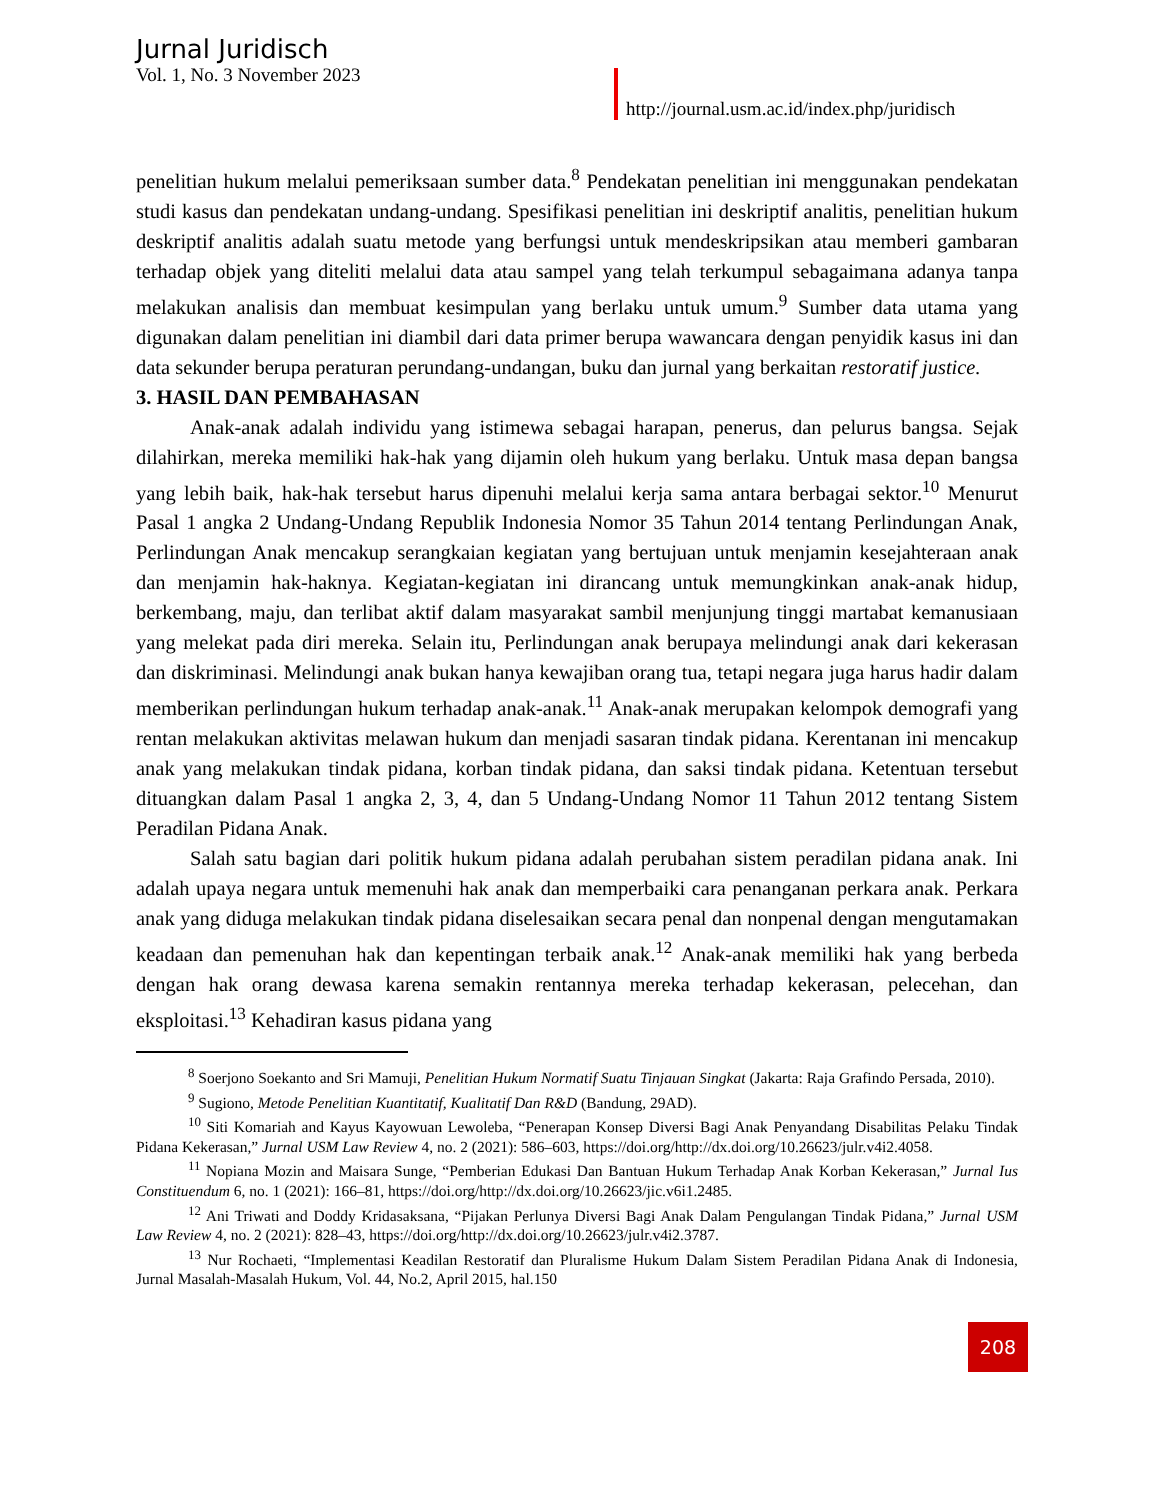Jurnal Juridisch
Vol. 1, No. 3 November 2023
http://journal.usm.ac.id/index.php/juridisch
penelitian hukum melalui pemeriksaan sumber data.<sup>8</sup> Pendekatan penelitian ini menggunakan pendekatan studi kasus dan pendekatan undang-undang. Spesifikasi penelitian ini deskriptif analitis, penelitian hukum deskriptif analitis adalah suatu metode yang berfungsi untuk mendeskripsikan atau memberi gambaran terhadap objek yang diteliti melalui data atau sampel yang telah terkumpul sebagaimana adanya tanpa melakukan analisis dan membuat kesimpulan yang berlaku untuk umum.<sup>9</sup> Sumber data utama yang digunakan dalam penelitian ini diambil dari data primer berupa wawancara dengan penyidik kasus ini dan data sekunder berupa peraturan perundang-undangan, buku dan jurnal yang berkaitan restoratif justice.
3. HASIL DAN PEMBAHASAN
Anak-anak adalah individu yang istimewa sebagai harapan, penerus, dan pelurus bangsa. Sejak dilahirkan, mereka memiliki hak-hak yang dijamin oleh hukum yang berlaku. Untuk masa depan bangsa yang lebih baik, hak-hak tersebut harus dipenuhi melalui kerja sama antara berbagai sektor.<sup>10</sup> Menurut Pasal 1 angka 2 Undang-Undang Republik Indonesia Nomor 35 Tahun 2014 tentang Perlindungan Anak, Perlindungan Anak mencakup serangkaian kegiatan yang bertujuan untuk menjamin kesejahteraan anak dan menjamin hak-haknya. Kegiatan-kegiatan ini dirancang untuk memungkinkan anak-anak hidup, berkembang, maju, dan terlibat aktif dalam masyarakat sambil menjunjung tinggi martabat kemanusiaan yang melekat pada diri mereka. Selain itu, Perlindungan anak berupaya melindungi anak dari kekerasan dan diskriminasi. Melindungi anak bukan hanya kewajiban orang tua, tetapi negara juga harus hadir dalam memberikan perlindungan hukum terhadap anak-anak.<sup>11</sup> Anak-anak merupakan kelompok demografi yang rentan melakukan aktivitas melawan hukum dan menjadi sasaran tindak pidana. Kerentanan ini mencakup anak yang melakukan tindak pidana, korban tindak pidana, dan saksi tindak pidana. Ketentuan tersebut dituangkan dalam Pasal 1 angka 2, 3, 4, dan 5 Undang-Undang Nomor 11 Tahun 2012 tentang Sistem Peradilan Pidana Anak.
Salah satu bagian dari politik hukum pidana adalah perubahan sistem peradilan pidana anak. Ini adalah upaya negara untuk memenuhi hak anak dan memperbaiki cara penanganan perkara anak. Perkara anak yang diduga melakukan tindak pidana diselesaikan secara penal dan nonpenal dengan mengutamakan keadaan dan pemenuhan hak dan kepentingan terbaik anak.<sup>12</sup> Anak-anak memiliki hak yang berbeda dengan hak orang dewasa karena semakin rentannya mereka terhadap kekerasan, pelecehan, dan eksploitasi.<sup>13</sup> Kehadiran kasus pidana yang
<sup>8</sup> Soerjono Soekanto and Sri Mamuji, Penelitian Hukum Normatif Suatu Tinjauan Singkat (Jakarta: Raja Grafindo Persada, 2010).
<sup>9</sup> Sugiono, Metode Penelitian Kuantitatif, Kualitatif Dan R&D (Bandung, 29AD).
<sup>10</sup> Siti Komariah and Kayus Kayowuan Lewoleba, “Penerapan Konsep Diversi Bagi Anak Penyandang Disabilitas Pelaku Tindak Pidana Kekerasan,” Jurnal USM Law Review 4, no. 2 (2021): 586–603, https://doi.org/http://dx.doi.org/10.26623/julr.v4i2.4058.
<sup>11</sup> Nopiana Mozin and Maisara Sunge, “Pemberian Edukasi Dan Bantuan Hukum Terhadap Anak Korban Kekerasan,” Jurnal Ius Constituendum 6, no. 1 (2021): 166–81, https://doi.org/http://dx.doi.org/10.26623/jic.v6i1.2485.
<sup>12</sup> Ani Triwati and Doddy Kridasaksana, “Pijakan Perlunya Diversi Bagi Anak Dalam Pengulangan Tindak Pidana,” Jurnal USM Law Review 4, no. 2 (2021): 828–43, https://doi.org/http://dx.doi.org/10.26623/julr.v4i2.3787.
<sup>13</sup> Nur Rochaeti, “Implementasi Keadilan Restoratif dan Pluralisme Hukum Dalam Sistem Peradilan Pidana Anak di Indonesia, Jurnal Masalah-Masalah Hukum, Vol. 44, No.2, April 2015, hal.150
208